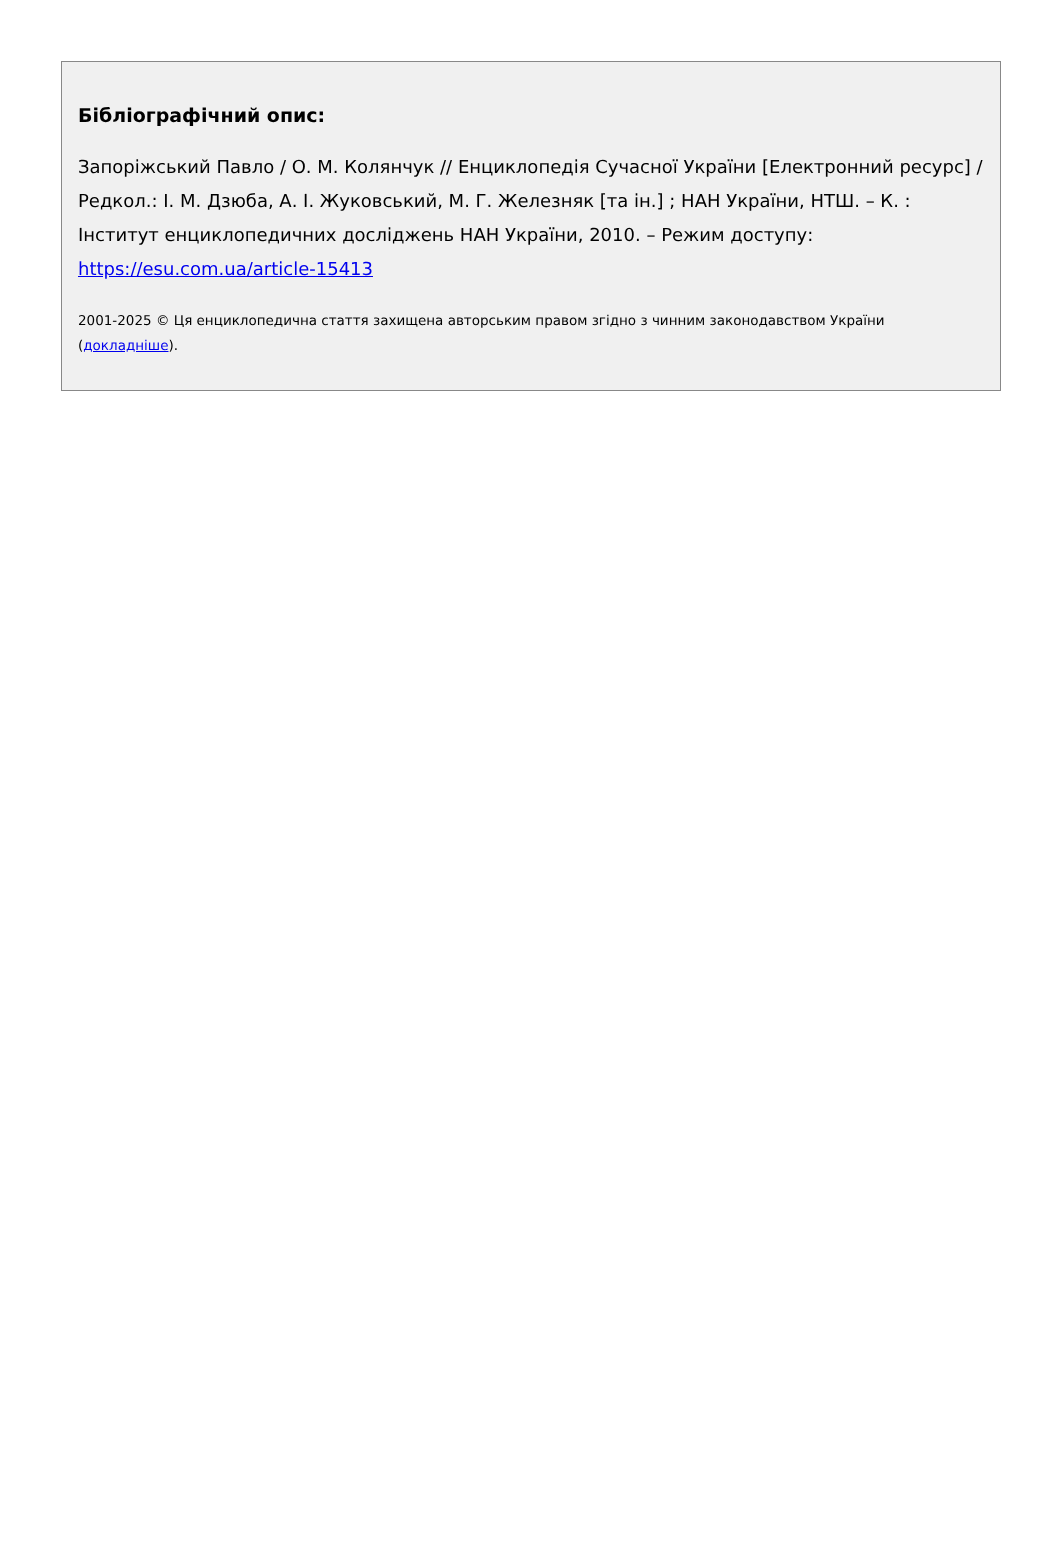Бібліографічний опис:
Запоріжський Павло / О. М. Колянчук // Енциклопедія Сучасної України [Електронний ресурс] / Редкол.: І. М. Дзюба, А. І. Жуковський, М. Г. Железняк [та ін.] ; НАН України, НТШ. – К. : Інститут енциклопедичних досліджень НАН України, 2010. – Режим доступу: https://esu.com.ua/article-15413
2001-2025 © Ця енциклопедична стаття захищена авторським правом згідно з чинним законодавством України (докладніше).